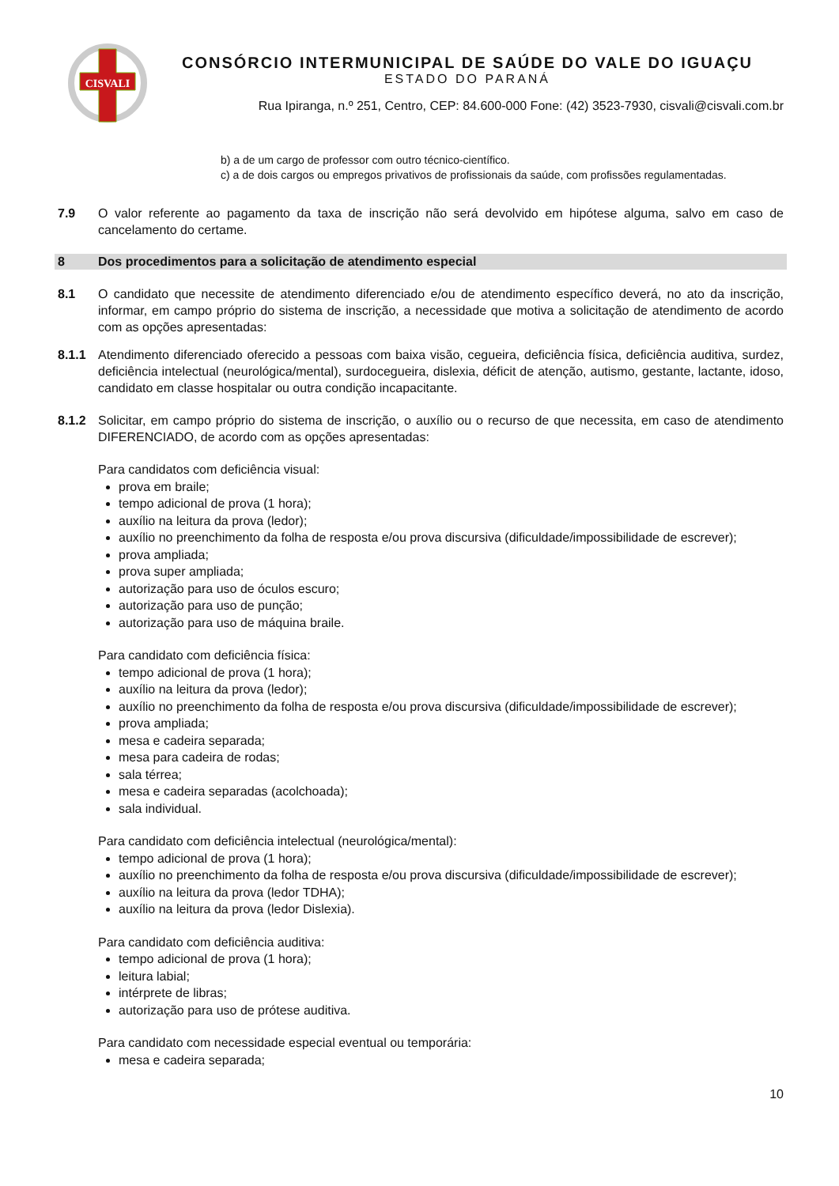CISVALI
CONSÓRCIO INTERMUNICIPAL DE SAÚDE DO VALE DO IGUAÇU
ESTADO DO PARANÁ
Rua Ipiranga, n.º 251, Centro, CEP: 84.600-000 Fone: (42) 3523-7930, cisvali@cisvali.com.br
b) a de um cargo de professor com outro técnico-científico.
c) a de dois cargos ou empregos privativos de profissionais da saúde, com profissões regulamentadas.
7.9 O valor referente ao pagamento da taxa de inscrição não será devolvido em hipótese alguma, salvo em caso de cancelamento do certame.
8 Dos procedimentos para a solicitação de atendimento especial
8.1 O candidato que necessite de atendimento diferenciado e/ou de atendimento específico deverá, no ato da inscrição, informar, em campo próprio do sistema de inscrição, a necessidade que motiva a solicitação de atendimento de acordo com as opções apresentadas:
8.1.1 Atendimento diferenciado oferecido a pessoas com baixa visão, cegueira, deficiência física, deficiência auditiva, surdez, deficiência intelectual (neurológica/mental), surdocegueira, dislexia, déficit de atenção, autismo, gestante, lactante, idoso, candidato em classe hospitalar ou outra condição incapacitante.
8.1.2 Solicitar, em campo próprio do sistema de inscrição, o auxílio ou o recurso de que necessita, em caso de atendimento DIFERENCIADO, de acordo com as opções apresentadas:
Para candidatos com deficiência visual:
prova em braile;
tempo adicional de prova (1 hora);
auxílio na leitura da prova (ledor);
auxílio no preenchimento da folha de resposta e/ou prova discursiva (dificuldade/impossibilidade de escrever);
prova ampliada;
prova super ampliada;
autorização para uso de óculos escuro;
autorização para uso de punção;
autorização para uso de máquina braile.
Para candidato com deficiência física:
tempo adicional de prova (1 hora);
auxílio na leitura da prova (ledor);
auxílio no preenchimento da folha de resposta e/ou prova discursiva (dificuldade/impossibilidade de escrever);
prova ampliada;
mesa e cadeira separada;
mesa para cadeira de rodas;
sala térrea;
mesa e cadeira separadas (acolchoada);
sala individual.
Para candidato com deficiência intelectual (neurológica/mental):
tempo adicional de prova (1 hora);
auxílio no preenchimento da folha de resposta e/ou prova discursiva (dificuldade/impossibilidade de escrever);
auxílio na leitura da prova (ledor TDHA);
auxílio na leitura da prova (ledor Dislexia).
Para candidato com deficiência auditiva:
tempo adicional de prova (1 hora);
leitura labial;
intérprete de libras;
autorização para uso de prótese auditiva.
Para candidato com necessidade especial eventual ou temporária:
mesa e cadeira separada;
10